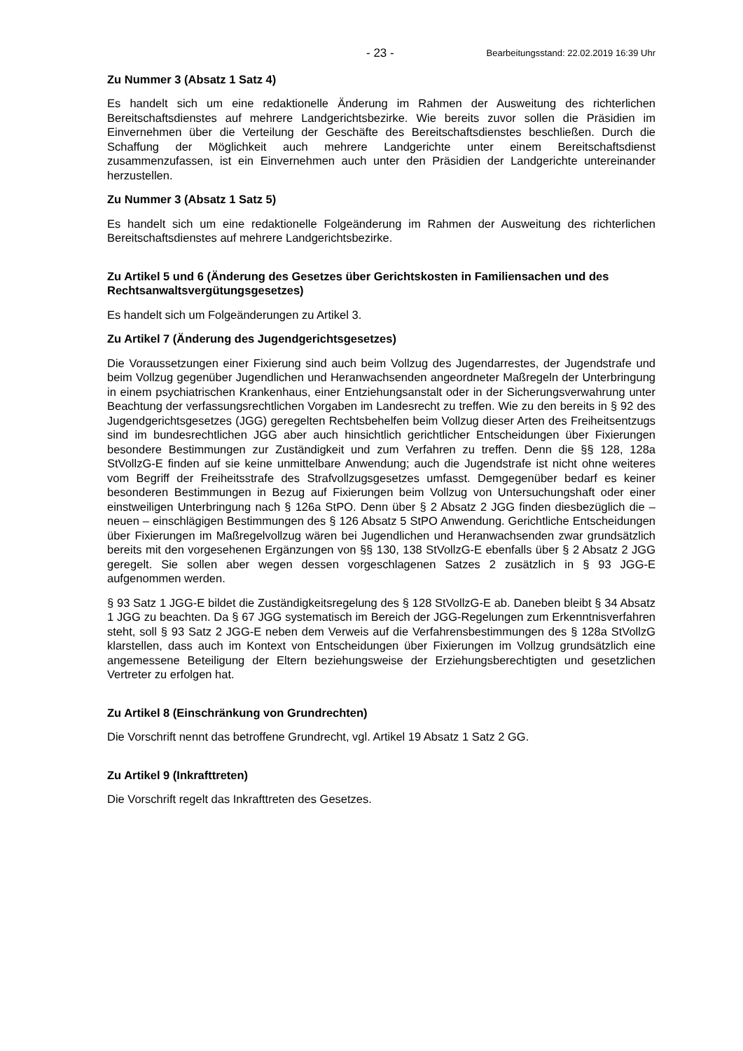- 23 - Bearbeitungsstand: 22.02.2019 16:39 Uhr
Zu Nummer 3 (Absatz 1 Satz 4)
Es handelt sich um eine redaktionelle Änderung im Rahmen der Ausweitung des richterlichen Bereitschaftsdienstes auf mehrere Landgerichtsbezirke. Wie bereits zuvor sollen die Präsidien im Einvernehmen über die Verteilung der Geschäfte des Bereitschaftsdienstes beschließen. Durch die Schaffung der Möglichkeit auch mehrere Landgerichte unter einem Bereitschaftsdienst zusammenzufassen, ist ein Einvernehmen auch unter den Präsidien der Landgerichte untereinander herzustellen.
Zu Nummer 3 (Absatz 1 Satz 5)
Es handelt sich um eine redaktionelle Folgeänderung im Rahmen der Ausweitung des richterlichen Bereitschaftsdienstes auf mehrere Landgerichtsbezirke.
Zu Artikel 5 und 6 (Änderung des Gesetzes über Gerichtskosten in Familiensachen und des Rechtsanwaltsvergütungsgesetzes)
Es handelt sich um Folgeänderungen zu Artikel 3.
Zu Artikel 7 (Änderung des Jugendgerichtsgesetzes)
Die Voraussetzungen einer Fixierung sind auch beim Vollzug des Jugendarrestes, der Jugendstrafe und beim Vollzug gegenüber Jugendlichen und Heranwachsenden angeordneter Maßregeln der Unterbringung in einem psychiatrischen Krankenhaus, einer Entziehungsanstalt oder in der Sicherungsverwahrung unter Beachtung der verfassungsrechtlichen Vorgaben im Landesrecht zu treffen. Wie zu den bereits in § 92 des Jugendgerichtsgesetzes (JGG) geregelten Rechtsbehelfen beim Vollzug dieser Arten des Freiheitsentzugs sind im bundesrechtlichen JGG aber auch hinsichtlich gerichtlicher Entscheidungen über Fixierungen besondere Bestimmungen zur Zuständigkeit und zum Verfahren zu treffen. Denn die §§ 128, 128a StVollzG-E finden auf sie keine unmittelbare Anwendung; auch die Jugendstrafe ist nicht ohne weiteres vom Begriff der Freiheitsstrafe des Strafvollzugsgesetzes umfasst. Demgegenüber bedarf es keiner besonderen Bestimmungen in Bezug auf Fixierungen beim Vollzug von Untersuchungshaft oder einer einstweiligen Unterbringung nach § 126a StPO. Denn über § 2 Absatz 2 JGG finden diesbezüglich die – neuen – einschlägigen Bestimmungen des § 126 Absatz 5 StPO Anwendung. Gerichtliche Entscheidungen über Fixierungen im Maßregelvollzug wären bei Jugendlichen und Heranwachsenden zwar grundsätzlich bereits mit den vorgesehenen Ergänzungen von §§ 130, 138 StVollzG-E ebenfalls über § 2 Absatz 2 JGG geregelt. Sie sollen aber wegen dessen vorgeschlagenen Satzes 2 zusätzlich in § 93 JGG-E aufgenommen werden.
§ 93 Satz 1 JGG-E bildet die Zuständigkeitsregelung des § 128 StVollzG-E ab. Daneben bleibt § 34 Absatz 1 JGG zu beachten. Da § 67 JGG systematisch im Bereich der JGG-Regelungen zum Erkenntnisverfahren steht, soll § 93 Satz 2 JGG-E neben dem Verweis auf die Verfahrensbestimmungen des § 128a StVollzG klarstellen, dass auch im Kontext von Entscheidungen über Fixierungen im Vollzug grundsätzlich eine angemessene Beteiligung der Eltern beziehungsweise der Erziehungsberechtigten und gesetzlichen Vertreter zu erfolgen hat.
Zu Artikel 8 (Einschränkung von Grundrechten)
Die Vorschrift nennt das betroffene Grundrecht, vgl. Artikel 19 Absatz 1 Satz 2 GG.
Zu Artikel 9 (Inkrafttreten)
Die Vorschrift regelt das Inkrafttreten des Gesetzes.